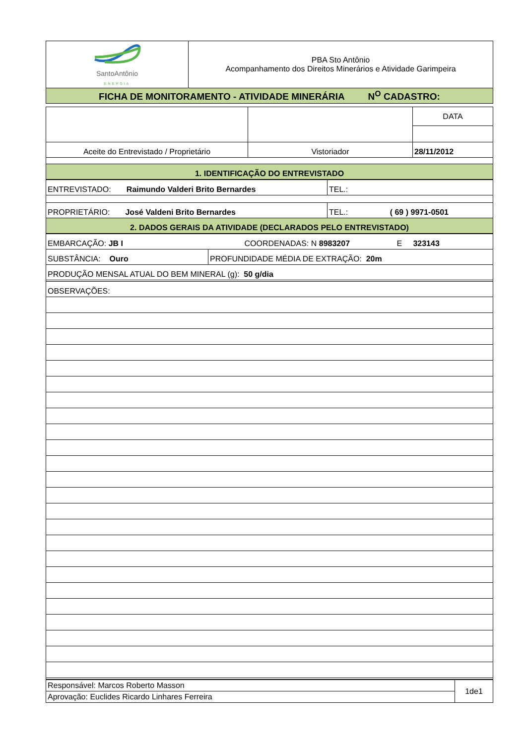| SantoAntônio ENERGIA | PBA Sto Antônio Acompanhamento dos Direitos Minerários e Atividade Garimpeira |
| FICHA DE MONITORAMENTO - ATIVIDADE MINERÁRIA N<sup>O</sup> CADASTRO: | |
| | | DATA |
| Aceite do Entrevistado / Proprietário | Vistoriador | 28/11/2012 |
| 1. IDENTIFICAÇÃO DO ENTREVISTADO | | |
| ENTREVISTADO: Raimundo Valderi Brito Bernardes | TEL.: |
| PROPRIETÁRIO: José Valdeni Brito Bernardes | TEL.: ( 69 ) 9971-0501 |
| 2. DADOS GERAIS DA ATIVIDADE (DECLARADOS PELO ENTREVISTADO) | |
| EMBARCAÇÃO: JB I COORDENADAS: N 8983207 E 323143 | |
| SUBSTÂNCIA: Ouro | PROFUNDIDADE MÉDIA DE EXTRAÇÃO: 20m |
| PRODUÇÃO MENSAL ATUAL DO BEM MINERAL (g): 50 g/dia | |
| OBSERVAÇÕES: | |
| Responsável: Marcos Roberto Masson | 1de1 |
| Aprovação: Euclides Ricardo Linhares Ferreira | |